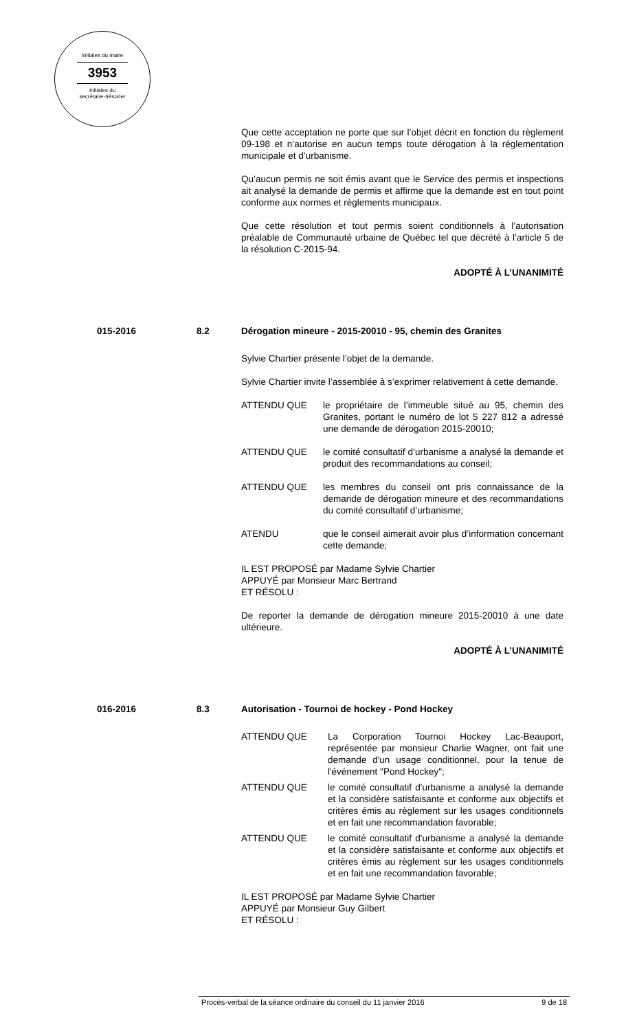Initiales du maire
3953
Initiales du
secrétaire-trésorier
Que cette acceptation ne porte que sur l’objet décrit en fonction du règlement 09-198 et n’autorise en aucun temps toute dérogation à la réglementation municipale et d’urbanisme.
Qu’aucun permis ne soit émis avant que le Service des permis et inspections ait analysé la demande de permis et affirme que la demande est en tout point conforme aux normes et règlements municipaux.
Que cette résolution et tout permis soient conditionnels à l’autorisation préalable de Communauté urbaine de Québec tel que décrété à l’article 5 de la résolution C-2015-94.
ADOPTÉ À L’UNANIMITÉ
015-2016 8.2 Dérogation mineure - 2015-20010 - 95, chemin des Granites
Sylvie Chartier présente l’objet de la demande.
Sylvie Chartier invite l’assemblée à s’exprimer relativement à cette demande.
ATTENDU QUE le propriétaire de l’immeuble situé au 95, chemin des Granites, portant le numéro de lot 5 227 812 a adressé une demande de dérogation 2015-20010;
ATTENDU QUE le comité consultatif d’urbanisme a analysé la demande et produit des recommandations au conseil;
ATTENDU QUE les membres du conseil ont pris connaissance de la demande de dérogation mineure et des recommandations du comité consultatif d’urbanisme;
ATENDU que le conseil aimerait avoir plus d’information concernant cette demande;
IL EST PROPOSÉ par Madame Sylvie Chartier
APPUYÉ par Monsieur Marc Bertrand
ET RÉSOLU :
De reporter la demande de dérogation mineure 2015-20010 à une date ultérieure.
ADOPTÉ À L’UNANIMITÉ
016-2016 8.3 Autorisation - Tournoi de hockey - Pond Hockey
ATTENDU QUE La Corporation Tournoi Hockey Lac-Beauport, représentée par monsieur Charlie Wagner, ont fait une demande d'un usage conditionnel, pour la tenue de l'événement "Pond Hockey";
ATTENDU QUE le comité consultatif d'urbanisme a analysé la demande et la considère satisfaisante et conforme aux objectifs et critères émis au règlement sur les usages conditionnels et en fait une recommandation favorable;
ATTENDU QUE le comité consultatif d'urbanisme a analysé la demande et la considère satisfaisante et conforme aux objectifs et critères émis au règlement sur les usages conditionnels et en fait une recommandation favorable;
IL EST PROPOSÉ par Madame Sylvie Chartier
APPUYÉ par Monsieur Guy Gilbert
ET RÉSOLU :
Procès-verbal de la séance ordinaire du conseil du 11 janvier 2016 9 de 18